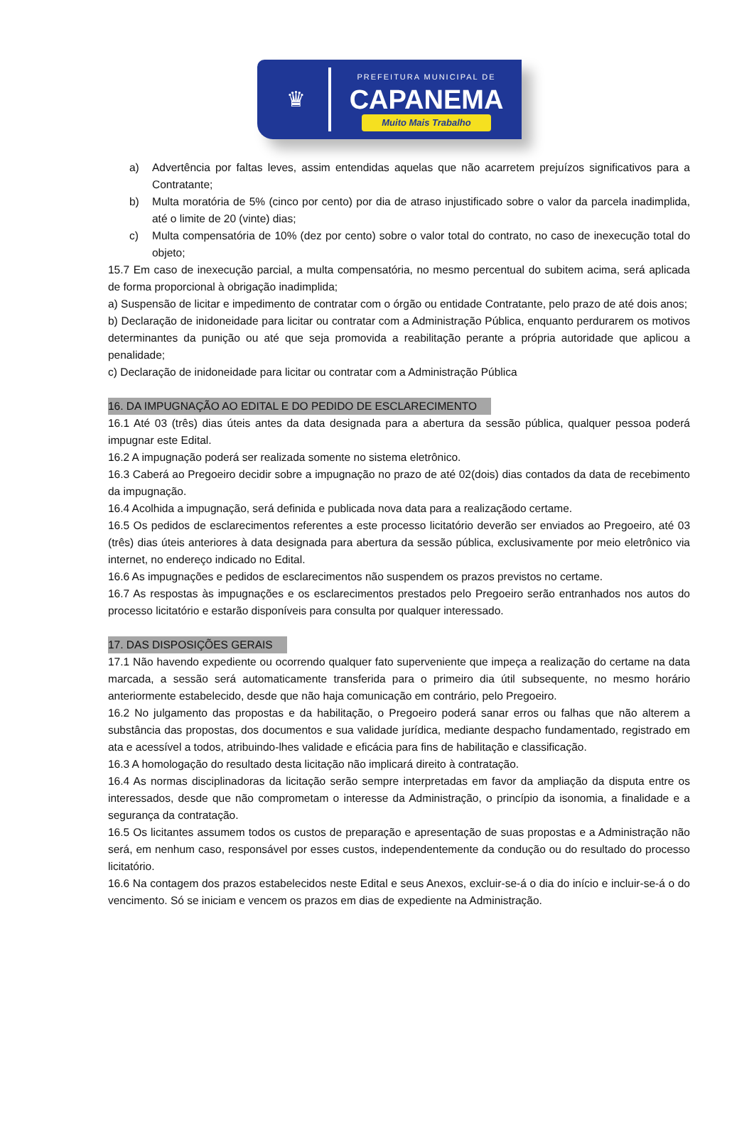♛
PREFEITURA MUNICIPAL DE
CAPANEMA
Muito Mais Trabalho
a) Advertência por faltas leves, assim entendidas aquelas que não acarretem prejuízos significativos para a Contratante;
b) Multa moratória de 5% (cinco por cento) por dia de atraso injustificado sobre o valor da parcela inadimplida, até o limite de 20 (vinte) dias;
c) Multa compensatória de 10% (dez por cento) sobre o valor total do contrato, no caso de inexecução total do objeto;
15.7 Em caso de inexecução parcial, a multa compensatória, no mesmo percentual do subitem acima, será aplicada de forma proporcional à obrigação inadimplida;
a) Suspensão de licitar e impedimento de contratar com o órgão ou entidade Contratante, pelo prazo de até dois anos;
b) Declaração de inidoneidade para licitar ou contratar com a Administração Pública, enquanto perdurarem os motivos determinantes da punição ou até que seja promovida a reabilitação perante a própria autoridade que aplicou a penalidade;
c) Declaração de inidoneidade para licitar ou contratar com a Administração Pública
16. DA IMPUGNAÇÃO AO EDITAL E DO PEDIDO DE ESCLARECIMENTO
16.1 Até 03 (três) dias úteis antes da data designada para a abertura da sessão pública, qualquer pessoa poderá impugnar este Edital.
16.2 A impugnação poderá ser realizada somente no sistema eletrônico.
16.3 Caberá ao Pregoeiro decidir sobre a impugnação no prazo de até 02(dois) dias contados da data de recebimento da impugnação.
16.4 Acolhida a impugnação, será definida e publicada nova data para a realizaçãodo certame.
16.5 Os pedidos de esclarecimentos referentes a este processo licitatório deverão ser enviados ao Pregoeiro, até 03 (três) dias úteis anteriores à data designada para abertura da sessão pública, exclusivamente por meio eletrônico via internet, no endereço indicado no Edital.
16.6 As impugnações e pedidos de esclarecimentos não suspendem os prazos previstos no certame.
16.7 As respostas às impugnações e os esclarecimentos prestados pelo Pregoeiro serão entranhados nos autos do processo licitatório e estarão disponíveis para consulta por qualquer interessado.
17. DAS DISPOSIÇÕES GERAIS
17.1 Não havendo expediente ou ocorrendo qualquer fato superveniente que impeça a realização do certame na data marcada, a sessão será automaticamente transferida para o primeiro dia útil subsequente, no mesmo horário anteriormente estabelecido, desde que não haja comunicação em contrário, pelo Pregoeiro.
16.2 No julgamento das propostas e da habilitação, o Pregoeiro poderá sanar erros ou falhas que não alterem a substância das propostas, dos documentos e sua validade jurídica, mediante despacho fundamentado, registrado em ata e acessível a todos, atribuindo-lhes validade e eficácia para fins de habilitação e classificação.
16.3 A homologação do resultado desta licitação não implicará direito à contratação.
16.4 As normas disciplinadoras da licitação serão sempre interpretadas em favor da ampliação da disputa entre os interessados, desde que não comprometam o interesse da Administração, o princípio da isonomia, a finalidade e a segurança da contratação.
16.5 Os licitantes assumem todos os custos de preparação e apresentação de suas propostas e a Administração não será, em nenhum caso, responsável por esses custos, independentemente da condução ou do resultado do processo licitatório.
16.6 Na contagem dos prazos estabelecidos neste Edital e seus Anexos, excluir-se-á o dia do início e incluir-se-á o do vencimento. Só se iniciam e vencem os prazos em dias de expediente na Administração.